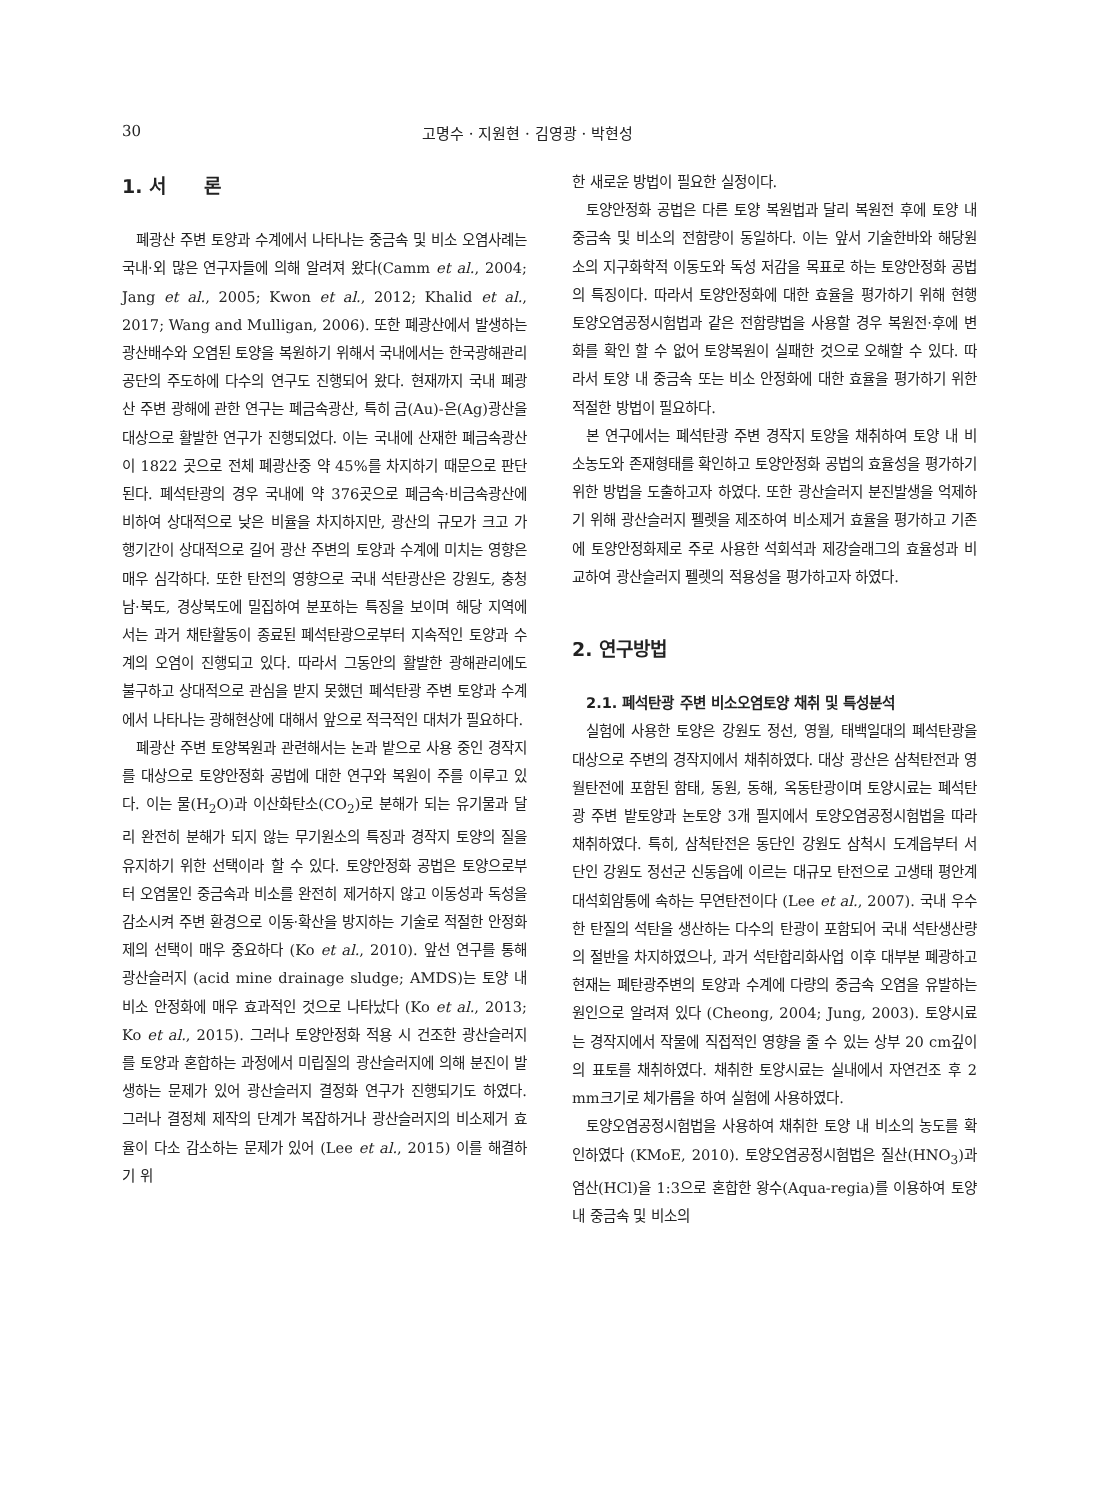30 고명수 · 지원현 · 김영광 · 박현성
1. 서　　론
폐광산 주변 토양과 수계에서 나타나는 중금속 및 비소 오염사례는 국내·외 많은 연구자들에 의해 알려져 왔다(Camm et al., 2004; Jang et al., 2005; Kwon et al., 2012; Khalid et al., 2017; Wang and Mulligan, 2006). 또한 폐광산에서 발생하는 광산배수와 오염된 토양을 복원하기 위해서 국내에서는 한국광해관리공단의 주도하에 다수의 연구도 진행되어 왔다. 현재까지 국내 폐광산 주변 광해에 관한 연구는 폐금속광산, 특히 금(Au)-은(Ag)광산을 대상으로 활발한 연구가 진행되었다. 이는 국내에 산재한 폐금속광산이 1822 곳으로 전체 폐광산중 약 45%를 차지하기 때문으로 판단된다. 폐석탄광의 경우 국내에 약 376곳으로 폐금속·비금속광산에 비하여 상대적으로 낮은 비율을 차지하지만, 광산의 규모가 크고 가행기간이 상대적으로 길어 광산 주변의 토양과 수계에 미치는 영향은 매우 심각하다. 또한 탄전의 영향으로 국내 석탄광산은 강원도, 충청남·북도, 경상북도에 밀집하여 분포하는 특징을 보이며 해당 지역에서는 과거 채탄활동이 종료된 폐석탄광으로부터 지속적인 토양과 수계의 오염이 진행되고 있다. 따라서 그동안의 활발한 광해관리에도 불구하고 상대적으로 관심을 받지 못했던 폐석탄광 주변 토양과 수계에서 나타나는 광해현상에 대해서 앞으로 적극적인 대처가 필요하다.
폐광산 주변 토양복원과 관련해서는 논과 밭으로 사용 중인 경작지를 대상으로 토양안정화 공법에 대한 연구와 복원이 주를 이루고 있다. 이는 물(H<sub>2</sub>O)과 이산화탄소(CO<sub>2</sub>)로 분해가 되는 유기물과 달리 완전히 분해가 되지 않는 무기원소의 특징과 경작지 토양의 질을 유지하기 위한 선택이라 할 수 있다. 토양안정화 공법은 토양으로부터 오염물인 중금속과 비소를 완전히 제거하지 않고 이동성과 독성을 감소시켜 주변 환경으로 이동·확산을 방지하는 기술로 적절한 안정화제의 선택이 매우 중요하다 (Ko et al., 2010). 앞선 연구를 통해 광산슬러지 (acid mine drainage sludge; AMDS)는 토양 내 비소 안정화에 매우 효과적인 것으로 나타났다 (Ko et al., 2013; Ko et al., 2015). 그러나 토양안정화 적용 시 건조한 광산슬러지를 토양과 혼합하는 과정에서 미립질의 광산슬러지에 의해 분진이 발생하는 문제가 있어 광산슬러지 결정화 연구가 진행되기도 하였다. 그러나 결정체 제작의 단계가 복잡하거나 광산슬러지의 비소제거 효율이 다소 감소하는 문제가 있어 (Lee et al., 2015) 이를 해결하기 위
한 새로운 방법이 필요한 실정이다.
토양안정화 공법은 다른 토양 복원법과 달리 복원전 후에 토양 내 중금속 및 비소의 전함량이 동일하다. 이는 앞서 기술한바와 해당원소의 지구화학적 이동도와 독성 저감을 목표로 하는 토양안정화 공법의 특징이다. 따라서 토양안정화에 대한 효율을 평가하기 위해 현행 토양오염공정시험법과 같은 전함량법을 사용할 경우 복원전·후에 변화를 확인 할 수 없어 토양복원이 실패한 것으로 오해할 수 있다. 따라서 토양 내 중금속 또는 비소 안정화에 대한 효율을 평가하기 위한 적절한 방법이 필요하다.
본 연구에서는 폐석탄광 주변 경작지 토양을 채취하여 토양 내 비소농도와 존재형태를 확인하고 토양안정화 공법의 효율성을 평가하기 위한 방법을 도출하고자 하였다. 또한 광산슬러지 분진발생을 억제하기 위해 광산슬러지 펠렛을 제조하여 비소제거 효율을 평가하고 기존에 토양안정화제로 주로 사용한 석회석과 제강슬래그의 효율성과 비교하여 광산슬러지 펠렛의 적용성을 평가하고자 하였다.
2. 연구방법
2.1. 폐석탄광 주변 비소오염토양 채취 및 특성분석
실험에 사용한 토양은 강원도 정선, 영월, 태백일대의 폐석탄광을 대상으로 주변의 경작지에서 채취하였다. 대상 광산은 삼척탄전과 영월탄전에 포함된 함태, 동원, 동해, 옥동탄광이며 토양시료는 폐석탄광 주변 밭토양과 논토양 3개 필지에서 토양오염공정시험법을 따라 채취하였다. 특히, 삼척탄전은 동단인 강원도 삼척시 도계읍부터 서단인 강원도 정선군 신동읍에 이르는 대규모 탄전으로 고생태 평안계 대석회암통에 속하는 무연탄전이다 (Lee et al., 2007). 국내 우수한 탄질의 석탄을 생산하는 다수의 탄광이 포함되어 국내 석탄생산량의 절반을 차지하였으나, 과거 석탄합리화사업 이후 대부분 폐광하고 현재는 폐탄광주변의 토양과 수계에 다량의 중금속 오염을 유발하는 원인으로 알려져 있다 (Cheong, 2004; Jung, 2003). 토양시료는 경작지에서 작물에 직접적인 영향을 줄 수 있는 상부 20 cm깊이의 표토를 채취하였다. 채취한 토양시료는 실내에서 자연건조 후 2 mm크기로 체가름을 하여 실험에 사용하였다.
토양오염공정시험법을 사용하여 채취한 토양 내 비소의 농도를 확인하였다 (KMoE, 2010). 토양오염공정시험법은 질산(HNO<sub>3</sub>)과 염산(HCl)을 1:3으로 혼합한 왕수(Aqua-regia)를 이용하여 토양 내 중금속 및 비소의